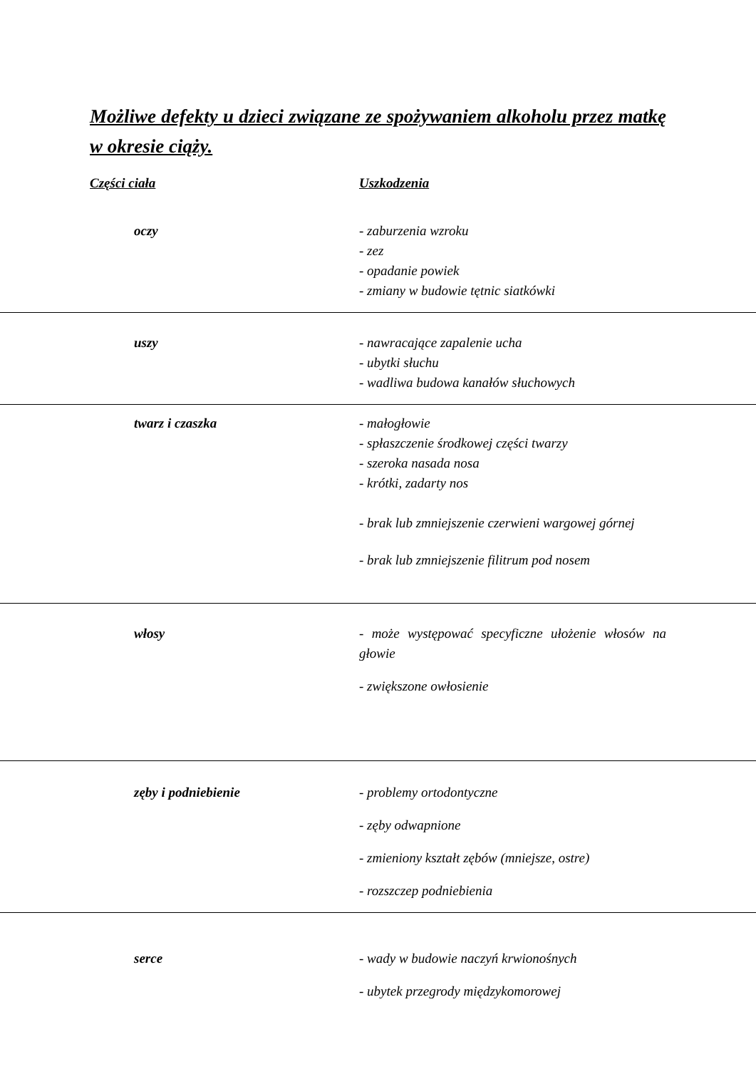Możliwe defekty u dzieci związane ze spożywaniem alkoholu przez matkę w okresie ciąży.
| Części ciała | Uszkodzenia |
| --- | --- |
| oczy | - zaburzenia wzroku - zez - opadanie powiek - zmiany w budowie tętnic siatkówki |
| uszy | - nawracające zapalenie ucha - ubytki słuchu - wadliwa budowa kanałów słuchowych |
| twarz i czaszka | - małogłowie - spłaszczenie środkowej części twarzy - szeroka nasada nosa - krótki, zadarty nos - brak lub zmniejszenie czerwieni wargowej górnej - brak lub zmniejszenie filitrum pod nosem |
| włosy | - może występować specyficzne ułożenie włosów na głowie - zwiększone owłosienie |
| zęby i podniebienie | - problemy ortodontyczne - zęby odwapnione - zmieniony kształt zębów (mniejsze, ostre) - rozszczep podniebienia |
| serce | - wady w budowie naczyń krwionośnych - ubytek przegrody międzykomorowej |